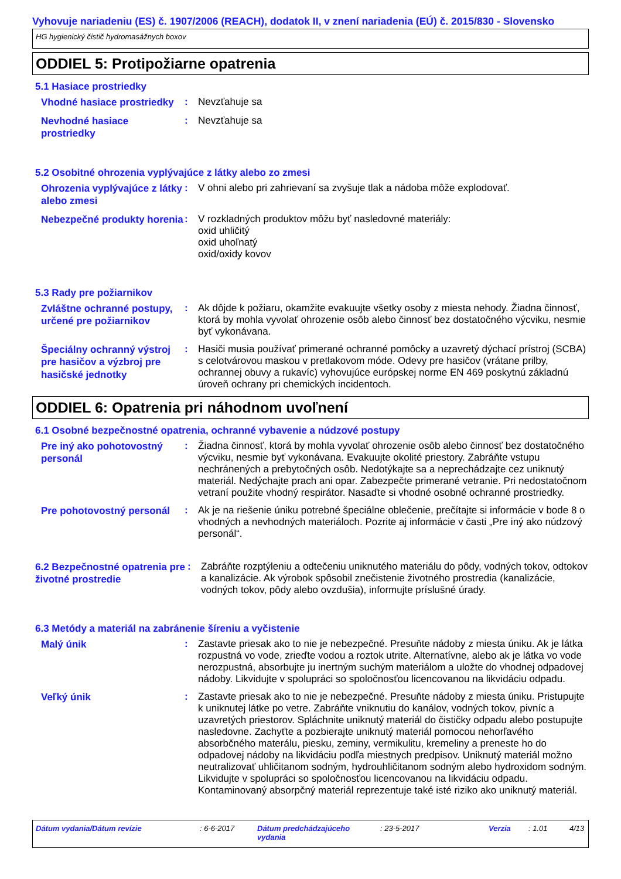Vyhovuje nariadeniu (ES) č. 1907/2006 (REACH), dodatok II, v znení nariadenia (EÚ) č. 2015/830 - Slovensko
HG hygienický čistič hydromasážnych boxov
ODDIEL 5: Protipožiarne opatrenia
5.1 Hasiace prostriedky
Vhodné hasiace prostriedky
: Nevzťahuje sa
Nevhodné hasiace prostriedky
: Nevzťahuje sa
5.2 Osobitné ohrozenia vyplývajúce z látky alebo zo zmesi
Ohrozenia vyplývajúce z látky alebo zmesi
: V ohni alebo pri zahrievaní sa zvyšuje tlak a nádoba môže explodovať.
Nebezpečné produkty horenia
: V rozkladných produktov môžu byť nasledovné materiály:
oxid uhličitý
oxid uhoľnatý
oxid/oxidy kovov
5.3 Rady pre požiarnikov
Zvláštne ochranné postupy, určené pre požiarnikov
: Ak dôjde k požiaru, okamžite evakuujte všetky osoby z miesta nehody. Žiadna činnosť, ktorá by mohla vyvolať ohrozenie osôb alebo činnosť bez dostatočného výcviku, nesmie byť vykonávana.
Špeciálny ochranný výstroj pre hasičov a výzbroj pre hasičské jednotky
: Hasiči musia používať primerané ochranné pomôcky a uzavretý dýchací prístroj (SCBA) s celotvárovou maskou v pretlakovom móde. Odevy pre hasičov (vrátane prilby, ochrannej obuvy a rukavíc) vyhovujúce európskej norme EN 469 poskytnú základnú úroveň ochrany pri chemických incidentoch.
ODDIEL 6: Opatrenia pri náhodnom uvoľnení
6.1 Osobné bezpečnostné opatrenia, ochranné vybavenie a núdzové postupy
Pre iný ako pohotovostný personál
: Žiadna činnosť, ktorá by mohla vyvolať ohrozenie osôb alebo činnosť bez dostatočného výcviku, nesmie byť vykonávana. Evakuujte okolité priestory. Zabráňte vstupu nechránených a prebytočných osôb. Nedotýkajte sa a neprechádzajte cez uniknutý materiál. Nedýchajte prach ani opar. Zabezpečte primerané vetranie. Pri nedostatočnom vetraní použite vhodný respirátor. Nasaďte si vhodné osobné ochranné prostriedky.
Pre pohotovostný personál
: Ak je na riešenie úniku potrebné špeciálne oblečenie, prečítajte si informácie v bode 8 o vhodných a nevhodných materiáloch. Pozrite aj informácie v časti „Pre iný ako núdzový personál“.
6.2 Bezpečnostné opatrenia pre životné prostredie
: Zabráňte rozptýleniu a odtečeniu uniknutého materiálu do pôdy, vodných tokov, odtokov a kanalizácie. Ak výrobok spôsobil znečistenie životného prostredia (kanalizácie, vodných tokov, pôdy alebo ovzdušia), informujte príslušné úrady.
6.3 Metódy a materiál na zabránenie šíreniu a vyčistenie
Malý únik
: Zastavte priesak ako to nie je nebezpečné. Presuňte nádoby z miesta úniku. Ak je látka rozpustná vo vode, zrieďte vodou a roztok utrite. Alternatívne, alebo ak je látka vo vode nerozpustná, absorbujte ju inertným suchým materiálom a uložte do vhodnej odpadovej nádoby. Likvidujte v spolupráci so spoločnosťou licencovanou na likvidáciu odpadu.
Veľký únik
: Zastavte priesak ako to nie je nebezpečné. Presuňte nádoby z miesta úniku. Pristupujte k uniknutej látke po vetre. Zabráňte vniknutiu do kanálov, vodných tokov, pivníc a uzavretých priestorov. Spláchnite uniknutý materiál do čističky odpadu alebo postupujte nasledovne. Zachyťte a pozbierajte uniknutý materiál pomocou nehorľavého absorbčného materálu, piesku, zeminy, vermikulitu, kremeliny a preneste ho do odpadovej nádoby na likvidáciu podľa miestnych predpisov. Uniknutý materiál možno neutralizovať uhličitanom sodným, hydrouhličitanom sodným alebo hydroxidom sodným. Likvidujte v spolupráci so spoločnosťou licencovanou na likvidáciu odpadu. Kontaminovaný absorpčný materiál reprezentuje také isté riziko ako uniknutý materiál.
Dátum vydania/Dátum revízie : 6-6-2017 Dátum predchádzajúceho vydania
: 23-5-2017 Verzia : 1.01 4/13